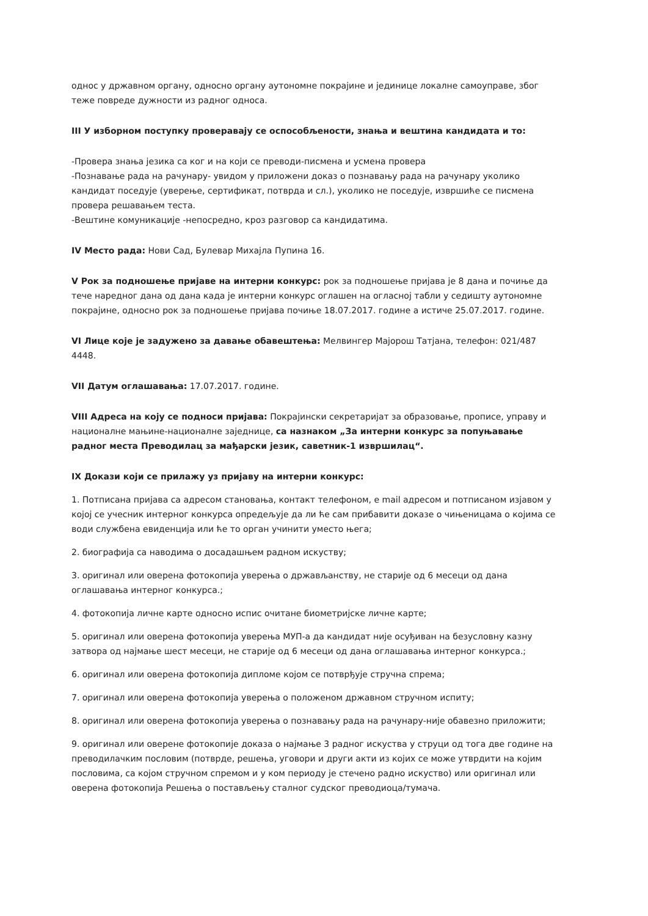однос у државном органу, односно органу аутономне покрајине и јединице локалне самоуправе, због теже повреде дужности из радног односа.
III У изборном поступку проверавају се оспособљености, знања и вештина кандидата и то:
-Провера знања језика са ког и на који се преводи-писмена и усмена провера
-Познавање рада на рачунару- увидом у приложени доказ о познавању рада на рачунару уколико кандидат поседује (уверење, сертификат, потврда и сл.), уколико не поседује, извршиће се писмена провера решавањем теста.
-Вештине комуникације -непосредно, кроз разговор са кандидатима.
IV Место рада: Нови Сад, Булевар Михајла Пупина 16.
V Рок за подношење пријаве на интерни конкурс: рок за подношење пријава је 8 дана и почиње да тече наредног дана од дана када је интерни конкурс оглашен на огласној табли у седишту аутономне покрајине, односно рок за подношење пријава почиње 18.07.2017. године а истиче 25.07.2017. године.
VI Лице које је задужено за давање обавештења: Мелвингер Мајорош Татјана, телефон: 021/487 4448.
VII Датум оглашавања: 17.07.2017. године.
VIII Адреса на коју се подноси пријава: Покрајински секретаријат за образовање, прописе, управу и националне мањине-националне заједнице, са назнаком „За интерни конкурс за попуњавање радног места Преводилац за мађарски језик, саветник-1 извршилац“.
IX Докази који се прилажу уз пријаву на интерни конкурс:
1. Потписана пријава са адресом становања, контакт телефоном, e mail адресом и потписаном изјавом у којој се учесник интерног конкурса опредељује да ли ће сам прибавити доказе о чињеницама о којима се води службена евиденција или ће то орган учинити уместо њега;
2. биографија са наводима о досадашњем радном искуству;
3. оригинал или оверена фотокопија уверења о држављанству, не старије од 6 месеци од дана оглашавања интерног конкурса.;
4. фотокопија личне карте односно испис очитане биометријске личне карте;
5. оригинал или оверена фотокопија уверења МУП-а да кандидат није осуђиван на безусловну казну затвора од најмање шест месеци, не старије од 6 месеци од дана оглашавања интерног конкурса.;
6. оригинал или оверена фотокопија дипломе којом се потврђује стручна спрема;
7. оригинал или оверена фотокопија уверења о положеном државном стручном испиту;
8. оригинал или оверена фотокопија уверења о познавању рада на рачунару-није обавезно приложити;
9. оригинал или оверене фотокопије доказа о најмање 3 радног искуства у струци од тога две године на преводилачким пословим (потврде, решења, уговори и други акти из којих се може утврдити на којим пословима, са којом стручном спремом и у ком периоду је стечено радно искуство) или оригинал или оверена фотокопија Решења о постављењу сталног судског преводиоца/тумача.